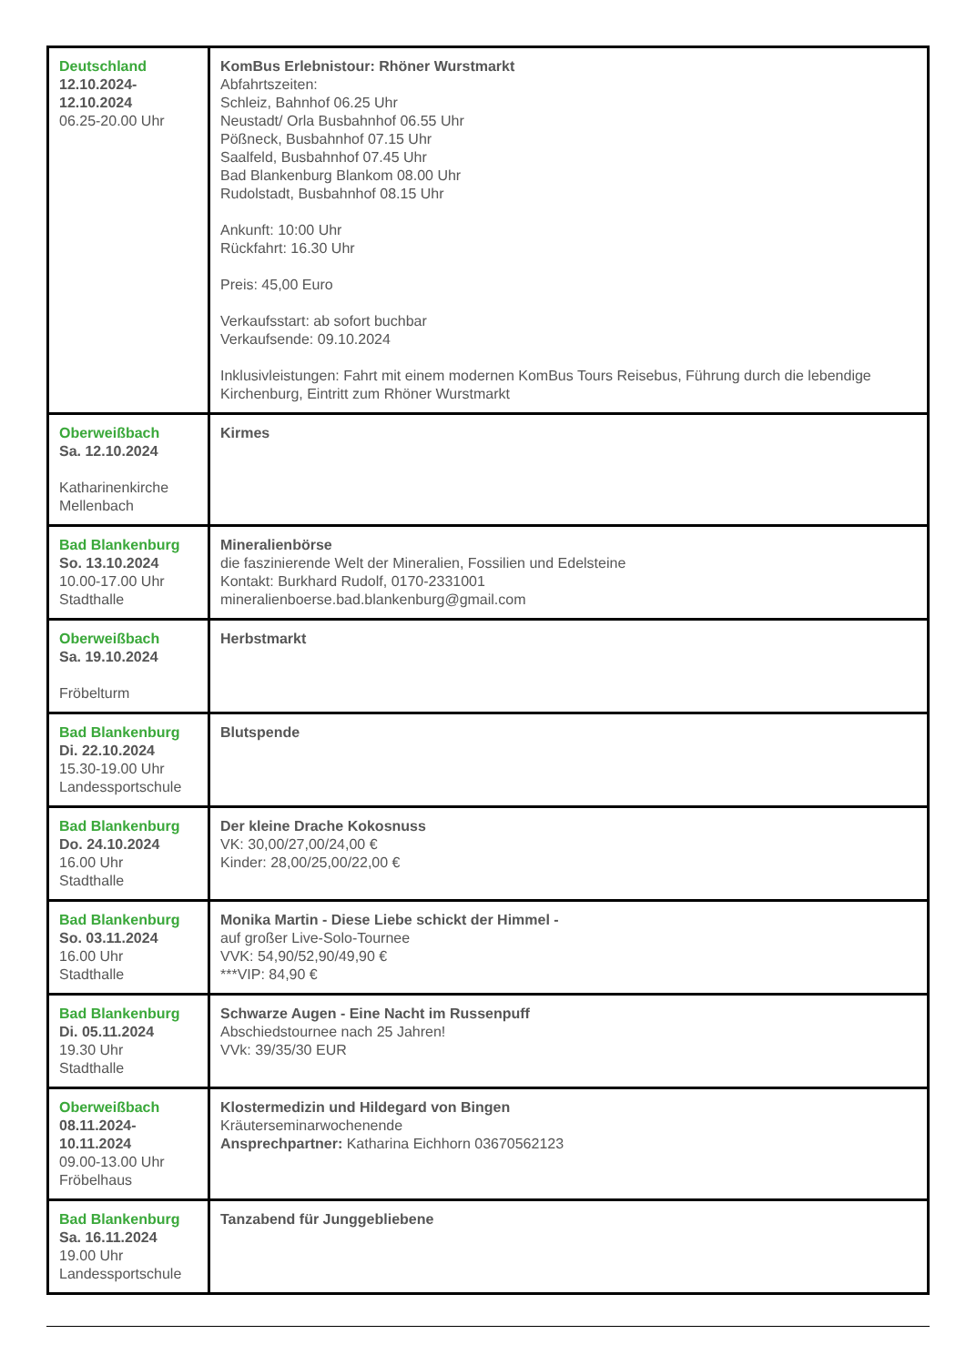| Deutschland 12.10.2024- 12.10.2024 06.25-20.00 Uhr | KomBus Erlebnistour: Rhöner Wurstmarkt Abfahrtszeiten: Schleiz, Bahnhof 06.25 Uhr Neustadt/ Orla Busbahnhof 06.55 Uhr Pößneck, Busbahnhof 07.15 Uhr Saalfeld, Busbahnhof 07.45 Uhr Bad Blankenburg Blankom 08.00 Uhr Rudolstadt, Busbahnhof 08.15 Uhr Ankunft: 10:00 Uhr Rückfahrt: 16.30 Uhr Preis: 45,00 Euro Verkaufsstart: ab sofort buchbar Verkaufsende: 09.10.2024 Inklusivleistungen: Fahrt mit einem modernen KomBus Tours Reisebus, Führung durch die lebendige Kirchenburg, Eintritt zum Rhöner Wurstmarkt |
| Oberweißbach Sa. 12.10.2024 Katharinenkirche Mellenbach | Kirmes |
| Bad Blankenburg So. 13.10.2024 10.00-17.00 Uhr Stadthalle | Mineralienbörse die faszinierende Welt der Mineralien, Fossilien und Edelsteine Kontakt: Burkhard Rudolf, 0170-2331001 mineralienboerse.bad.blankenburg@gmail.com |
| Oberweißbach Sa. 19.10.2024 Fröbelturm | Herbstmarkt |
| Bad Blankenburg Di. 22.10.2024 15.30-19.00 Uhr Landessportschule | Blutspende |
| Bad Blankenburg Do. 24.10.2024 16.00 Uhr Stadthalle | Der kleine Drache Kokosnuss VK: 30,00/27,00/24,00 € Kinder: 28,00/25,00/22,00 € |
| Bad Blankenburg So. 03.11.2024 16.00 Uhr Stadthalle | Monika Martin - Diese Liebe schickt der Himmel - auf großer Live-Solo-Tournee VVK: 54,90/52,90/49,90 € ***VIP: 84,90 € |
| Bad Blankenburg Di. 05.11.2024 19.30 Uhr Stadthalle | Schwarze Augen - Eine Nacht im Russenpuff Abschiedstournee nach 25 Jahren! VVk: 39/35/30 EUR |
| Oberweißbach 08.11.2024- 10.11.2024 09.00-13.00 Uhr Fröbelhaus | Klostermedizin und Hildegard von Bingen Kräuterseminarwochenende Ansprechpartner: Katharina Eichhorn 03670562123 |
| Bad Blankenburg Sa. 16.11.2024 19.00 Uhr Landessportschule | Tanzabend für Junggebliebene |